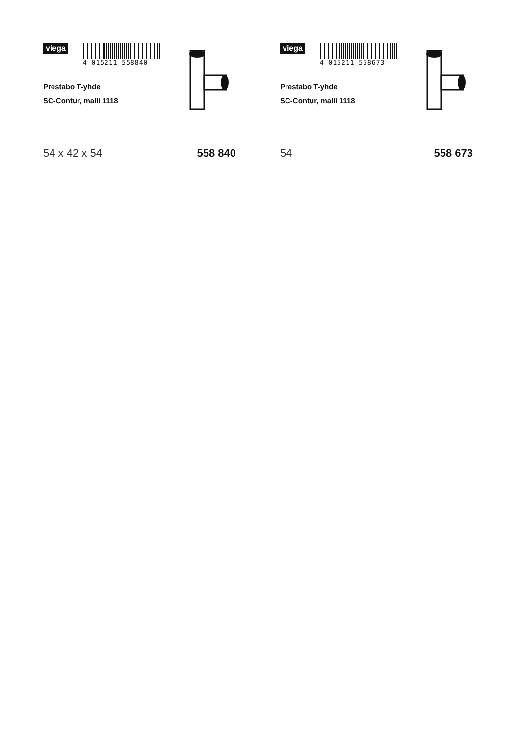viega
4 015211 558840
Prestabo T-yhde
SC-Contur, malli 1118
54 x 42 x 54 558 840
viega
4 015211 558673
Prestabo T-yhde
SC-Contur, malli 1118
54 558 673